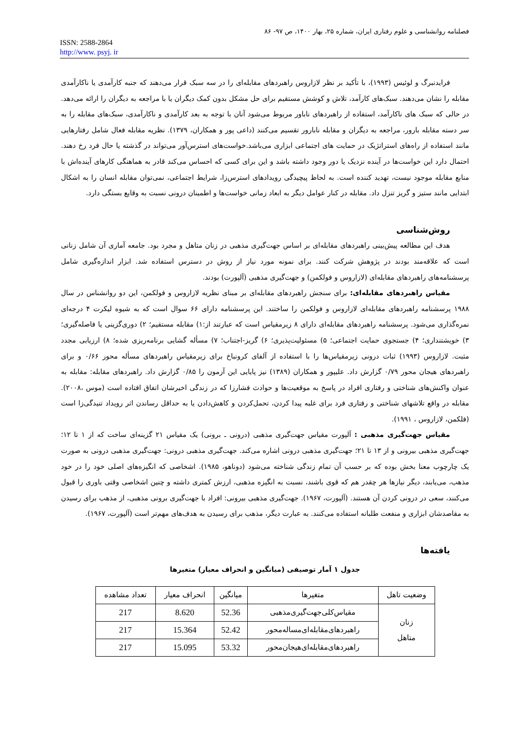فصلنامه روانشناسی و علوم رفتاری ایران، شماره ۲۵، بهار ۱۴۰۰، ص ۹۷- ۸۶
ISSN: 2588-2864
http://www. psyj. ir
فرایدنبرگ و لوئیس (۱۹۹۳)، با تأکید بر نظر لازاروس راهبردهای مقابله‌ای را در سه سبک قرار می‌دهند که جنبه کارآمدی یا ناکارآمدی مقابله را نشان می‌دهند. سبک‌های کارآمد، تلاش و کوشش مستقیم برای حل مشکل بدون کمک دیگران یا با مراجعه به دیگران را ارائه می‌دهد. در حالی که سبک های ناکارآمد، استفاده از راهبردهای ناباور مربوط می‌شود آنان با توجه به بعد کارآمدی و ناکارآمدی، سبک‌های مقابله را به سر دسته مقابله بارور، مراجعه به دیگران و مقابله نابارور تقسیم می‌کنند (داعی پور و همکاران، ۱۳۷۹). نظریه مقابله فعال شامل رفتارهایی مانند استفاده از راه‌های استراتژیک در حمایت های اجتماعی ابزاری می‌باشد.خواست‌های استرس‌آور می‌تواند در گذشته یا حال فرد رخ دهند. احتمال دارد این خواست‌ها در آینده نزدیک یا دور وجود داشته باشد و این برای کسی که احساس می‌کند قادر به هماهنگی کارهای آینده‌اش با منابع مقابله موجود نیست، تهدید کننده است. به لحاظ پیچیدگی رویدادهای استرس‌زا، شرایط اجتماعی، نمی‌توان مقابله انسان را به اشکال ابتدایی مانند ستیز و گریز تنزل داد. مقابله در کنار عوامل دیگر به ابعاد زمانی خواست‌ها و اطمینان درونی نسبت به وقایع بستگی دارد.
روش‌شناسی
هدف این مطالعه پیش‌بینی راهبردهای مقابله‌ای بر اساس جهت‌گیری مذهبی در زنان متاهل و مجرد بود. جامعه آماری آن شامل زنانی است که علاقه‌مند بودند در پژوهش شرکت کنند. برای نمونه مورد نیاز از روش در دسترس استفاده شد. ابزار اندازه‌گیری شامل پرسشنامه‌های راهبردهای مقابله‌ای (لازاروس و فولکمن) و جهت‌گیری مذهبی (آلپورت) بودند.
مقیاس راهبردهای مقابله‌ای: برای سنجش راهبردهای مقابله‌ای بر مبنای نظریه لازاروس و فولکمن، این دو روانشناس در سال ۱۹۸۸ پرسشنامه راهبردهای مقابله‌ای لازاروس و فولکمن را ساختند. این پرسشنامه دارای ۶۶ سوال است که به شیوه لیکرت ۴ درجه‌ای نمره‌گذاری می‌شود. پرسشنامه راهبردهای مقابله‌ای دارای ۸ زیرمقیاس است که عبارتند از:۱) مقابله مستقیم؛ ۲) دوری‌گزینی یا فاصله‌گیری؛ ۳) خویشتنداری؛ ۴) جستجوی حمایت اجتماعی؛ ۵) مسئولیت‌پذیری؛ ۶) گریز-اجتناب؛ ۷) مسأله گشایی برنامه‌ریزی شده؛ ۸) ارزیابی مجدد مثبت. لازاروس (۱۹۹۳) ثبات درونی زیرمقیاس‌ها را با استفاده از آلفای کرونباخ برای زیرمقیاس راهبردهای مسأله محور ۰/۶۶ و برای راهبردهای هیجان محور ۰/۷۹ گزارش داد. علیپور و همکاران (۱۳۸۹) نیز پایایی این آزمون را ۰/۸۵ گزارش داد. راهبردهای مقابله: مقابله به عنوان واکنش‌های شناختی و رفتاری افراد در پاسخ به موقعیت‌ها و حوادث فشارزا که در زندگی اخیرشان اتفاق افتاده است (موس ،۲۰۰۸). مقابله در واقع تلاشهای شناختی و رفتاری فرد برای غلبه پیدا کردن، تحمل‌کردن و کاهش‌دادن یا به حداقل رساندن اثر رویداد تنیدگی‌زا است (فلکمن، لازاروس ، ۱۹۹۱).
مقیاس جهت‌گیری مذهبی : آلپورت مقیاس جهت‌گیری مذهبی (درونی ـ برونی) یک مقیاس ۲۱ گزینه‌ای ساخت که از ۱ تا ۱۲؛ جهت‌گیری مذهبی بیرونی و از ۱۳ تا ۲۱؛ جهت‌گیری مذهبی درونی اشاره می‌کند. جهت‌گیری مذهبی درونی: جهت‌گیری مذهبی درونی به صورت یک چارچوب معنا بخش بوده که بر حسب آن تمام زندگی شناخته می‌شود (دوناهو، ۱۹۸۵). اشخاصی که انگیزه‌های اصلی خود را در خود مذهب، می‌یابند، دیگر نیازها هر چقدر هم که قوی باشند، نسبت به انگیزه مذهبی، ارزش کمتری داشته و چنین اشخاصی وقتی باوری را قبول می‌کنند، سعی در درونی کردن آن هستند. (آلپورت، ۱۹۶۷). جهت‌گیری مذهبی بیرونی: افراد با جهت‌گیری برونی مذهبی، از مذهب برای رسیدن به مقاصدشان ابزاری و منفعت طلبانه استفاده می‌کنند. به عبارت دیگر، مذهب برای رسیدن به هدف‌های مهم‌تر است (آلپورت، ۱۹۶۷).
یافته‌ها
جدول ۱ آمار توصیفی (میانگین و انحراف معیار) متغیرها
| وضعیت تاهل | متغیرها | میانگین | انحراف معیار | تعداد مشاهده |
| --- | --- | --- | --- | --- |
| زنان متاهل | مقیاس‌کلی‌جهت‌گیری‌مذهبی | 52.36 | 8.620 | 217 |
| | راهبردهای‌مقابله‌ای‌مساله‌محور | 52.42 | 15.364 | 217 |
| | راهبردهای‌مقابله‌ای‌هیجان‌محور | 53.32 | 15.095 | 217 |